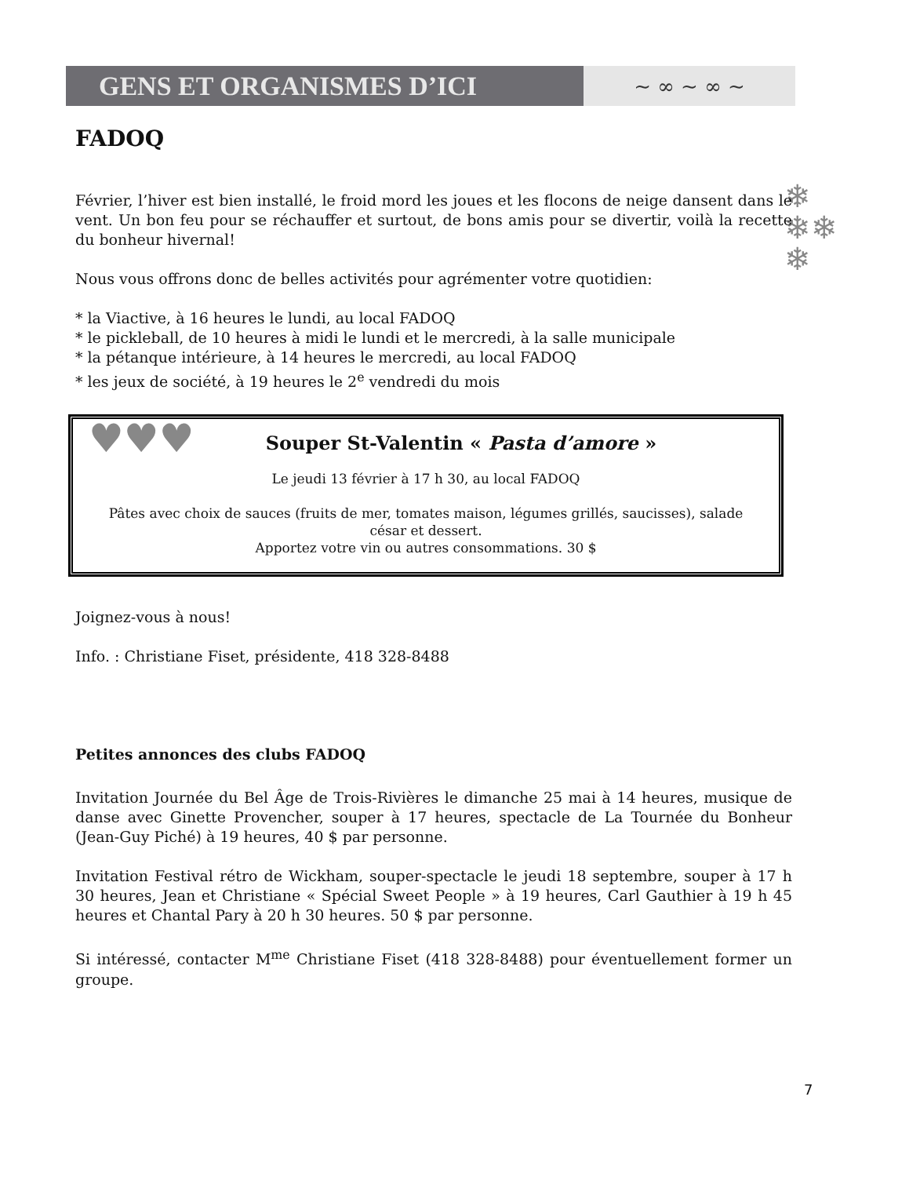GENS ET ORGANISMES D’ICI
~ ∞ ~ ∞ ~
❄
❄❄
❄
FADOQ
Février, l’hiver est bien installé, le froid mord les joues et les flocons de neige dansent dans le vent. Un bon feu pour se réchauffer et surtout, de bons amis pour se divertir, voilà la recette du bonheur hivernal!
Nous vous offrons donc de belles activités pour agrémenter votre quotidien:
* la Viactive, à 16 heures le lundi, au local FADOQ
* le pickleball, de 10 heures à midi le lundi et le mercredi, à la salle municipale
* la pétanque intérieure, à 14 heures le mercredi, au local FADOQ
* les jeux de société, à 19 heures le 2<sup>e</sup> vendredi du mois
♥♥♥
Souper St-Valentin « Pasta d’amore »
Le jeudi 13 février à 17 h 30, au local FADOQ
Pâtes avec choix de sauces (fruits de mer, tomates maison, légumes grillés, saucisses), salade césar et dessert.
Apportez votre vin ou autres consommations. 30 $
Joignez-vous à nous!
Info. : Christiane Fiset, présidente, 418 328-8488
Petites annonces des clubs FADOQ
Invitation Journée du Bel Âge de Trois-Rivières le dimanche 25 mai à 14 heures, musique de danse avec Ginette Provencher, souper à 17 heures, spectacle de La Tournée du Bonheur (Jean-Guy Piché) à 19 heures, 40 $ par personne.
Invitation Festival rétro de Wickham, souper-spectacle le jeudi 18 septembre, souper à 17 h 30 heures, Jean et Christiane « Spécial Sweet People » à 19 heures, Carl Gauthier à 19 h 45 heures et Chantal Pary à 20 h 30 heures. 50 $ par personne.
Si intéressé, contacter M<sup>me</sup> Christiane Fiset (418 328-8488) pour éventuellement former un groupe.
7